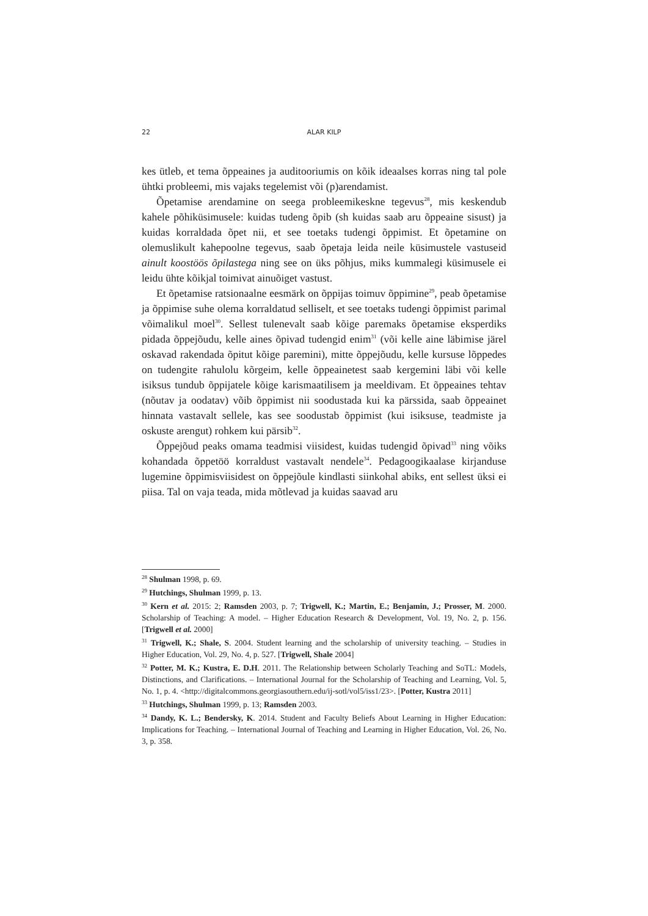22 ALAR KILP
kes ütleb, et tema õppeaines ja auditooriumis on kõik ideaalses korras ning tal pole ühtki probleemi, mis vajaks tegelemist või (p)arendamist.
Õpetamise arendamine on seega probleemikeskne tegevus<sup>28</sup>, mis keskendub kahele põhiküsimusele: kuidas tudeng õpib (sh kuidas saab aru õppeaine sisust) ja kuidas korraldada õpet nii, et see toetaks tudengi õppimist. Et õpetamine on olemuslikult kahepoolne tegevus, saab õpetaja leida neile küsimustele vastuseid ainult koostöös õpilastega ning see on üks põhjus, miks kummalegi küsimusele ei leidu ühte kõikjal toimivat ainuõiget vastust.
Et õpetamise ratsionaalne eesmärk on õppijas toimuv õppimine<sup>29</sup>, peab õpetamise ja õppimise suhe olema korraldatud selliselt, et see toetaks tudengi õppimist parimal võimalikul moel<sup>30</sup>. Sellest tulenevalt saab kõige paremaks õpetamise eksperdiks pidada õppejõudu, kelle aines õpivad tudengid enim<sup>31</sup> (või kelle aine läbimise järel oskavad rakendada õpitut kõige paremini), mitte õppejõudu, kelle kursuse lõppedes on tudengite rahulolu kõrgeim, kelle õppeainetest saab kergemini läbi või kelle isiksus tundub õppijatele kõige karismaatilisem ja meeldivam. Et õppeaines tehtav (nõutav ja oodatav) võib õppimist nii soodustada kui ka pärssida, saab õppeainet hinnata vastavalt sellele, kas see soodustab õppimist (kui isiksuse, teadmiste ja oskuste arengut) rohkem kui pärsib<sup>32</sup>.
Õppejõud peaks omama teadmisi viisidest, kuidas tudengid õpivad<sup>33</sup> ning võiks kohandada õppetöö korraldust vastavalt nendele<sup>34</sup>. Pedagoogikaalase kirjanduse lugemine õppimisviisidest on õppejõule kindlasti siinkohal abiks, ent sellest üksi ei piisa. Tal on vaja teada, mida mõtlevad ja kuidas saavad aru
<sup>28</sup> Shulman 1998, p. 69.
<sup>29</sup> Hutchings, Shulman 1999, p. 13.
<sup>30</sup> Kern et al. 2015: 2; Ramsden 2003, p. 7; Trigwell, K.; Martin, E.; Benjamin, J.; Prosser, M. 2000. Scholarship of Teaching: A model. – Higher Education Research & Development, Vol. 19, No. 2, p. 156. [Trigwell et al. 2000]
<sup>31</sup> Trigwell, K.; Shale, S. 2004. Student learning and the scholarship of university teaching. – Studies in Higher Education, Vol. 29, No. 4, p. 527. [Trigwell, Shale 2004]
<sup>32</sup> Potter, M. K.; Kustra, E. D.H. 2011. The Relationship between Scholarly Teaching and SoTL: Models, Distinctions, and Clarifications. – International Journal for the Scholarship of Teaching and Learning, Vol. 5, No. 1, p. 4. <http://digitalcommons.georgiasouthern.edu/ij-sotl/vol5/iss1/23>. [Potter, Kustra 2011]
<sup>33</sup> Hutchings, Shulman 1999, p. 13; Ramsden 2003.
<sup>34</sup> Dandy, K. L.; Bendersky, K. 2014. Student and Faculty Beliefs About Learning in Higher Education: Implications for Teaching. – International Journal of Teaching and Learning in Higher Education, Vol. 26, No. 3, p. 358.